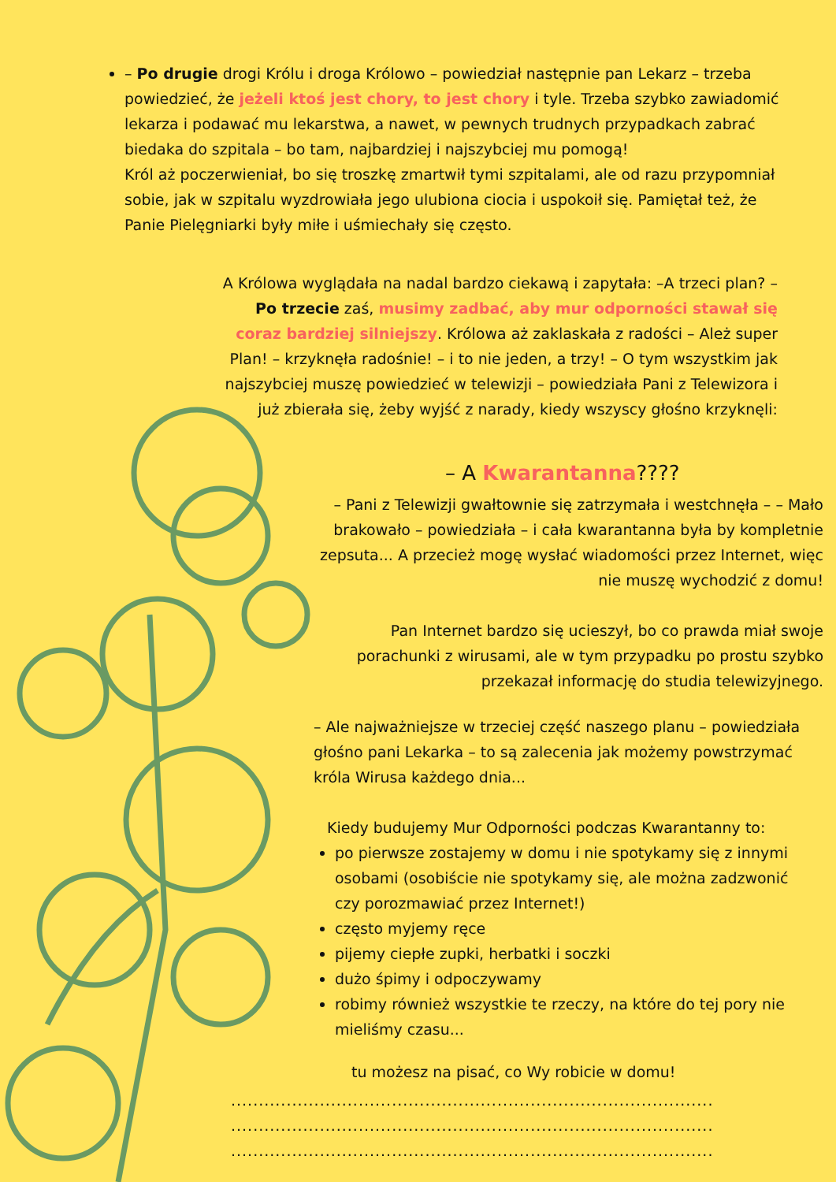– Po drugie drogi Królu i droga Królowo – powiedział następnie pan Lekarz – trzeba powiedzieć, że jeżeli ktoś jest chory, to jest chory i tyle. Trzeba szybko zawiadomić lekarza i podawać mu lekarstwa, a nawet, w pewnych trudnych przypadkach zabrać biedaka do szpitala – bo tam, najbardziej i najszybciej mu pomogą!
Król aż poczerwieniał, bo się troszkę zmartwił tymi szpitalami, ale od razu przypomniał sobie, jak w szpitalu wyzdrowiała jego ulubiona ciocia i uspokoił się. Pamiętał też, że Panie Pielęgniarki były miłe i uśmiechały się często.
A Królowa wyglądała na nadal bardzo ciekawą i zapytała: –A trzeci plan? – Po trzecie zaś, musimy zadbać, aby mur odporności stawał się coraz bardziej silniejszy. Królowa aż zaklaskała z radości – Ależ super Plan! – krzyknęła radośnie! – i to nie jeden, a trzy! – O tym wszystkim jak najszybciej muszę powiedzieć w telewizji – powiedziała Pani z Telewizora i już zbierała się, żeby wyjść z narady, kiedy wszyscy głośno krzyknęli:
– A Kwarantanna????
– Pani z Telewizji gwałtownie się zatrzymała i westchnęła – – Mało brakowało – powiedziała – i cała kwarantanna była by kompletnie zepsuta... A przecież mogę wysłać wiadomości przez Internet, więc nie muszę wychodzić z domu!
Pan Internet bardzo się ucieszył, bo co prawda miał swoje porachunki z wirusami, ale w tym przypadku po prostu szybko przekazał informację do studia telewizyjnego.
– Ale najważniejsze w trzeciej część naszego planu – powiedziała głośno pani Lekarka – to są zalecenia jak możemy powstrzymać króla Wirusa każdego dnia...
Kiedy budujemy Mur Odporności podczas Kwarantanny to:
po pierwsze zostajemy w domu i nie spotykamy się z innymi osobami (osobiście nie spotykamy się, ale można zadzwonić czy porozmawiać przez Internet!)
często myjemy ręce
pijemy ciepłe zupki, herbatki i soczki
dużo śpimy i odpoczywamy
robimy również wszystkie te rzeczy, na które do tej pory nie mieliśmy czasu...
tu możesz na pisać, co Wy robicie w domu!
.......................................................................................
.......................................................................................
.......................................................................................